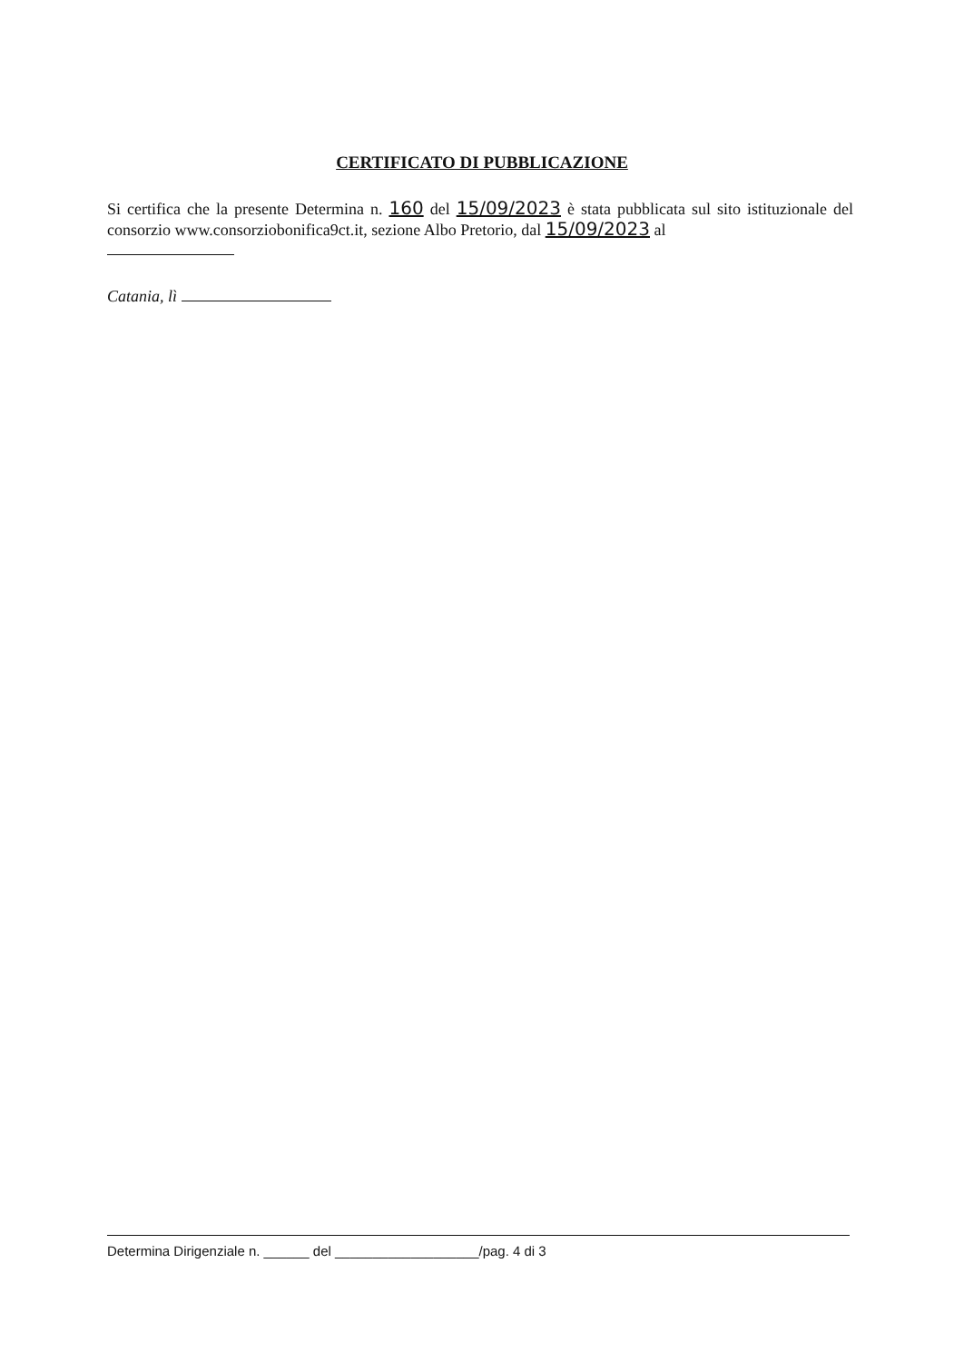CERTIFICATO DI PUBBLICAZIONE
Si certifica che la presente Determina n. 160 del 15/09/2023 è stata pubblicata sul sito istituzionale del consorzio www.consorziobonifica9ct.it, sezione Albo Pretorio, dal 15/09/2023 al
Catania, lì
Determina Dirigenziale n. ______ del ___________________/pag. 4 di 3